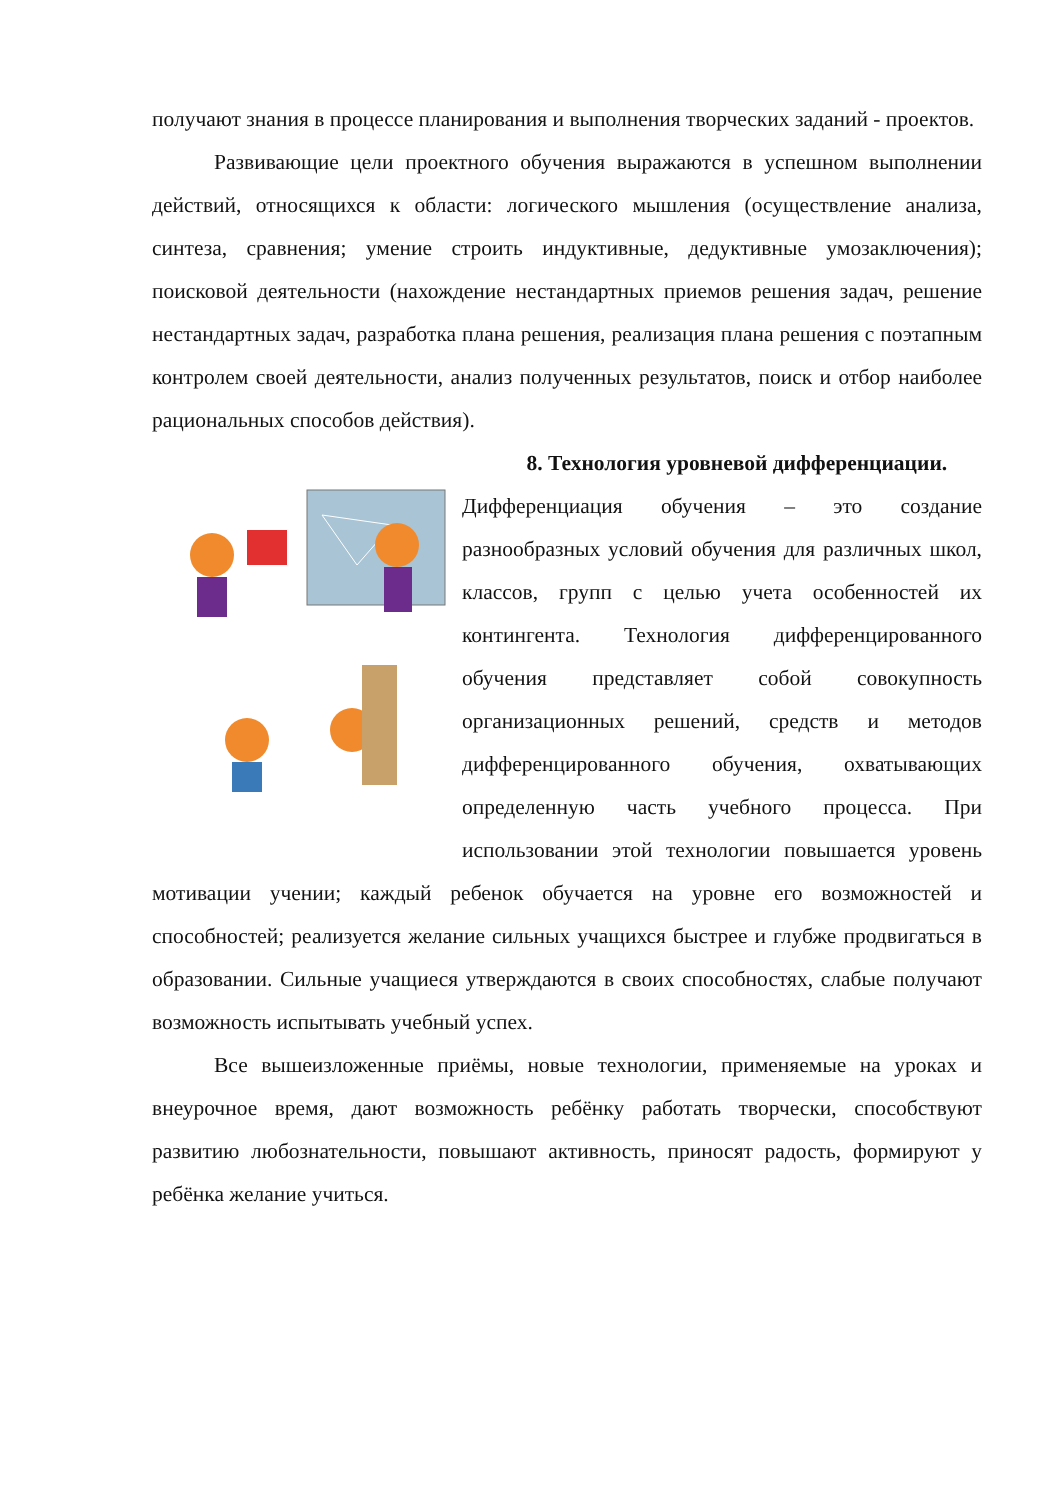получают знания в процессе планирования и выполнения творческих заданий - проектов.
Развивающие цели проектного обучения выражаются в успешном выполнении действий, относящихся к области: логического мышления (осуществление анализа, синтеза, сравнения; умение строить индуктивные, дедуктивные умозаключения); поисковой деятельности (нахождение нестандартных приемов решения задач, решение нестандартных задач, разработка плана решения, реализация плана решения с поэтапным контролем своей деятельности, анализ полученных результатов, поиск и отбор наиболее рациональных способов действия).
8. Технология уровневой дифференциации.
Дифференциация обучения – это создание разнообразных условий обучения для различных школ, классов, групп с целью учета особенностей их контингента. Технология дифференцированного обучения представляет собой совокупность организационных решений, средств и методов дифференцированного обучения, охватывающих определенную часть учебного процесса. При использовании этой технологии повышается уровень мотивации учении; каждый ребенок обучается на уровне его возможностей и способностей; реализуется желание сильных учащихся быстрее и глубже продвигаться в образовании. Сильные учащиеся утверждаются в своих способностях, слабые получают возможность испытывать учебный успех.
Все вышеизложенные приёмы, новые технологии, применяемые на уроках и внеурочное время, дают возможность ребёнку работать творчески, способствуют развитию любознательности, повышают активность, приносят радость, формируют у ребёнка желание учиться.